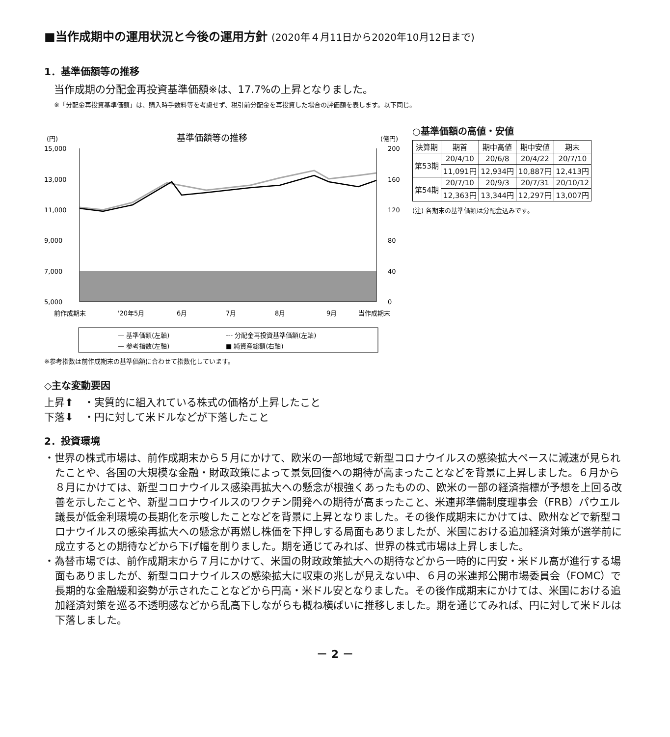■当作成期中の運用状況と今後の運用方針 (2020年４月11日から2020年10月12日まで)
1．基準価額等の推移
当作成期の分配金再投資基準価額※は、17.7%の上昇となりました。
※「分配金再投資基準価額」は、購入時手数料等を考慮せず、税引前分配金を再投資した場合の評価額を表します。以下同じ。
(円)
基準価額等の推移
(億円)
15,000
13,000
11,000
9,000
7,000
5,000
200
160
120
80
40
0
前作成期末
'20年5月
6月
7月
8月
9月
当作成期末
— 基準価額(左軸)
--- 分配金再投資基準価額(左軸)
— 参考指数(左軸)
■ 純資産総額(右軸)
※参考指数は前作成期末の基準価額に合わせて指数化しています。
○基準価額の高値・安値
| 決算期 | 期首 | 期中高値 | 期中安値 | 期末 |
| --- | --- | --- | --- | --- |
| 第53期 | 20/4/10 | 20/6/8 | 20/4/22 | 20/7/10 |
| | 11,091円 | 12,934円 | 10,887円 | 12,413円 |
| 第54期 | 20/7/10 | 20/9/3 | 20/7/31 | 20/10/12 |
| | 12,363円 | 13,344円 | 12,297円 | 13,007円 |
(注) 各期末の基準価額は分配金込みです。
◇主な変動要因
上昇⬆　・実質的に組入れている株式の価格が上昇したこと
下落⬇　・円に対して米ドルなどが下落したこと
2．投資環境
・世界の株式市場は、前作成期末から５月にかけて、欧米の一部地域で新型コロナウイルスの感染拡大ペースに減速が見られたことや、各国の大規模な金融・財政政策によって景気回復への期待が高まったことなどを背景に上昇しました。６月から８月にかけては、新型コロナウイルス感染再拡大への懸念が根強くあったものの、欧米の一部の経済指標が予想を上回る改善を示したことや、新型コロナウイルスのワクチン開発への期待が高まったこと、米連邦準備制度理事会（FRB）パウエル議長が低金利環境の長期化を示唆したことなどを背景に上昇となりました。その後作成期末にかけては、欧州などで新型コロナウイルスの感染再拡大への懸念が再燃し株価を下押しする局面もありましたが、米国における追加経済対策が選挙前に成立するとの期待などから下げ幅を削りました。期を通じてみれば、世界の株式市場は上昇しました。
・為替市場では、前作成期末から７月にかけて、米国の財政政策拡大への期待などから一時的に円安・米ドル高が進行する場面もありましたが、新型コロナウイルスの感染拡大に収束の兆しが見えない中、６月の米連邦公開市場委員会（FOMC）で長期的な金融緩和姿勢が示されたことなどから円高・米ドル安となりました。その後作成期末にかけては、米国における追加経済対策を巡る不透明感などから乱高下しながらも概ね横ばいに推移しました。期を通じてみれば、円に対して米ドルは下落しました。
－ 2 －